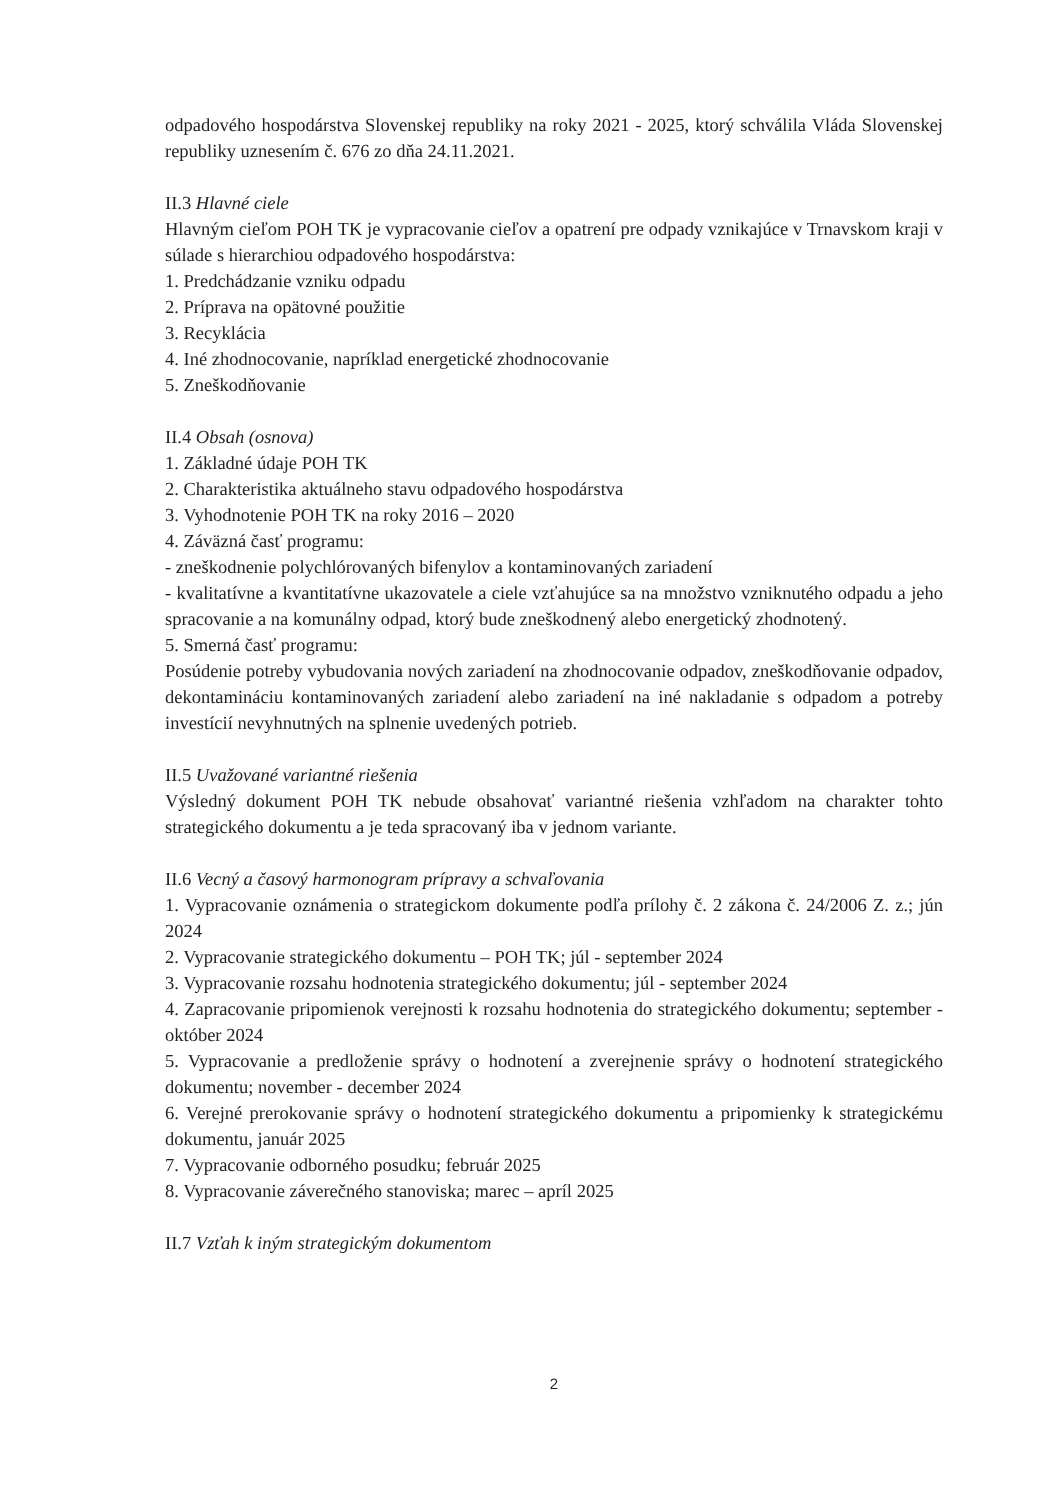odpadového hospodárstva Slovenskej republiky na roky 2021 - 2025, ktorý schválila Vláda Slovenskej republiky uznesením č. 676 zo dňa 24.11.2021.
II.3 Hlavné ciele
Hlavným cieľom POH TK je vypracovanie cieľov a opatrení pre odpady vznikajúce v Trnavskom kraji v súlade s hierarchiou odpadového hospodárstva:
1. Predchádzanie vzniku odpadu
2. Príprava na opätovné použitie
3. Recyklácia
4. Iné zhodnocovanie, napríklad energetické zhodnocovanie
5. Zneškodňovanie
II.4 Obsah (osnova)
1. Základné údaje POH TK
2. Charakteristika aktuálneho stavu odpadového hospodárstva
3. Vyhodnotenie POH TK na roky 2016 – 2020
4. Záväzná časť programu:
- zneškodnenie polychlórovaných bifenylov a kontaminovaných zariadení
- kvalitatívne a kvantitatívne ukazovatele a ciele vzťahujúce sa na množstvo vzniknutého odpadu a jeho spracovanie a na komunálny odpad, ktorý bude zneškodnený alebo energetický zhodnotený.
5. Smerná časť programu:
Posúdenie potreby vybudovania nových zariadení na zhodnocovanie odpadov, zneškodňovanie odpadov, dekontamináciu kontaminovaných zariadení alebo zariadení na iné nakladanie s odpadom a potreby investícií nevyhnutných na splnenie uvedených potrieb.
II.5 Uvažované variantné riešenia
Výsledný dokument POH TK nebude obsahovať variantné riešenia vzhľadom na charakter tohto strategického dokumentu a je teda spracovaný iba v jednom variante.
II.6 Vecný a časový harmonogram prípravy a schvaľovania
1. Vypracovanie oznámenia o strategickom dokumente podľa prílohy č. 2 zákona č. 24/2006 Z. z.; jún 2024
2. Vypracovanie strategického dokumentu – POH TK; júl - september 2024
3. Vypracovanie rozsahu hodnotenia strategického dokumentu; júl - september 2024
4. Zapracovanie pripomienok verejnosti k rozsahu hodnotenia do strategického dokumentu; september - október 2024
5. Vypracovanie a predloženie správy o hodnotení a zverejnenie správy o hodnotení strategického dokumentu; november - december 2024
6. Verejné prerokovanie správy o hodnotení strategického dokumentu a pripomienky k strategickému dokumentu, január 2025
7. Vypracovanie odborného posudku; február 2025
8. Vypracovanie záverečného stanoviska; marec – apríl 2025
II.7 Vzťah k iným strategickým dokumentom
2